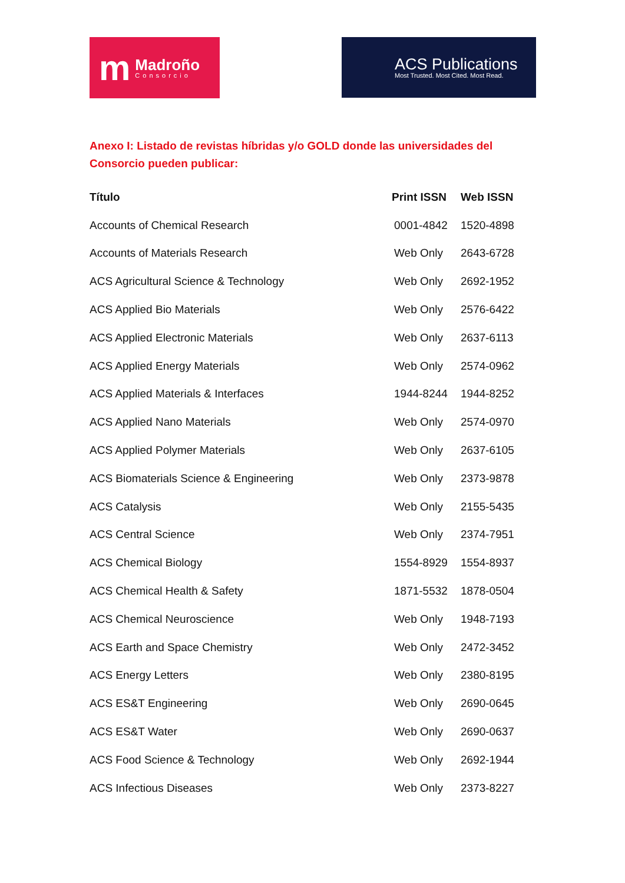m Madroño
Consorcio
ACS Publications
Most Trusted. Most Cited. Most Read.
Anexo I: Listado de revistas híbridas y/o GOLD donde las universidades del Consorcio pueden publicar:
| Título | Print ISSN | Web ISSN |
| --- | --- | --- |
| Accounts of Chemical Research | 0001-4842 | 1520-4898 |
| Accounts of Materials Research | Web Only | 2643-6728 |
| ACS Agricultural Science & Technology | Web Only | 2692-1952 |
| ACS Applied Bio Materials | Web Only | 2576-6422 |
| ACS Applied Electronic Materials | Web Only | 2637-6113 |
| ACS Applied Energy Materials | Web Only | 2574-0962 |
| ACS Applied Materials & Interfaces | 1944-8244 | 1944-8252 |
| ACS Applied Nano Materials | Web Only | 2574-0970 |
| ACS Applied Polymer Materials | Web Only | 2637-6105 |
| ACS Biomaterials Science & Engineering | Web Only | 2373-9878 |
| ACS Catalysis | Web Only | 2155-5435 |
| ACS Central Science | Web Only | 2374-7951 |
| ACS Chemical Biology | 1554-8929 | 1554-8937 |
| ACS Chemical Health & Safety | 1871-5532 | 1878-0504 |
| ACS Chemical Neuroscience | Web Only | 1948-7193 |
| ACS Earth and Space Chemistry | Web Only | 2472-3452 |
| ACS Energy Letters | Web Only | 2380-8195 |
| ACS ES&T Engineering | Web Only | 2690-0645 |
| ACS ES&T Water | Web Only | 2690-0637 |
| ACS Food Science & Technology | Web Only | 2692-1944 |
| ACS Infectious Diseases | Web Only | 2373-8227 |